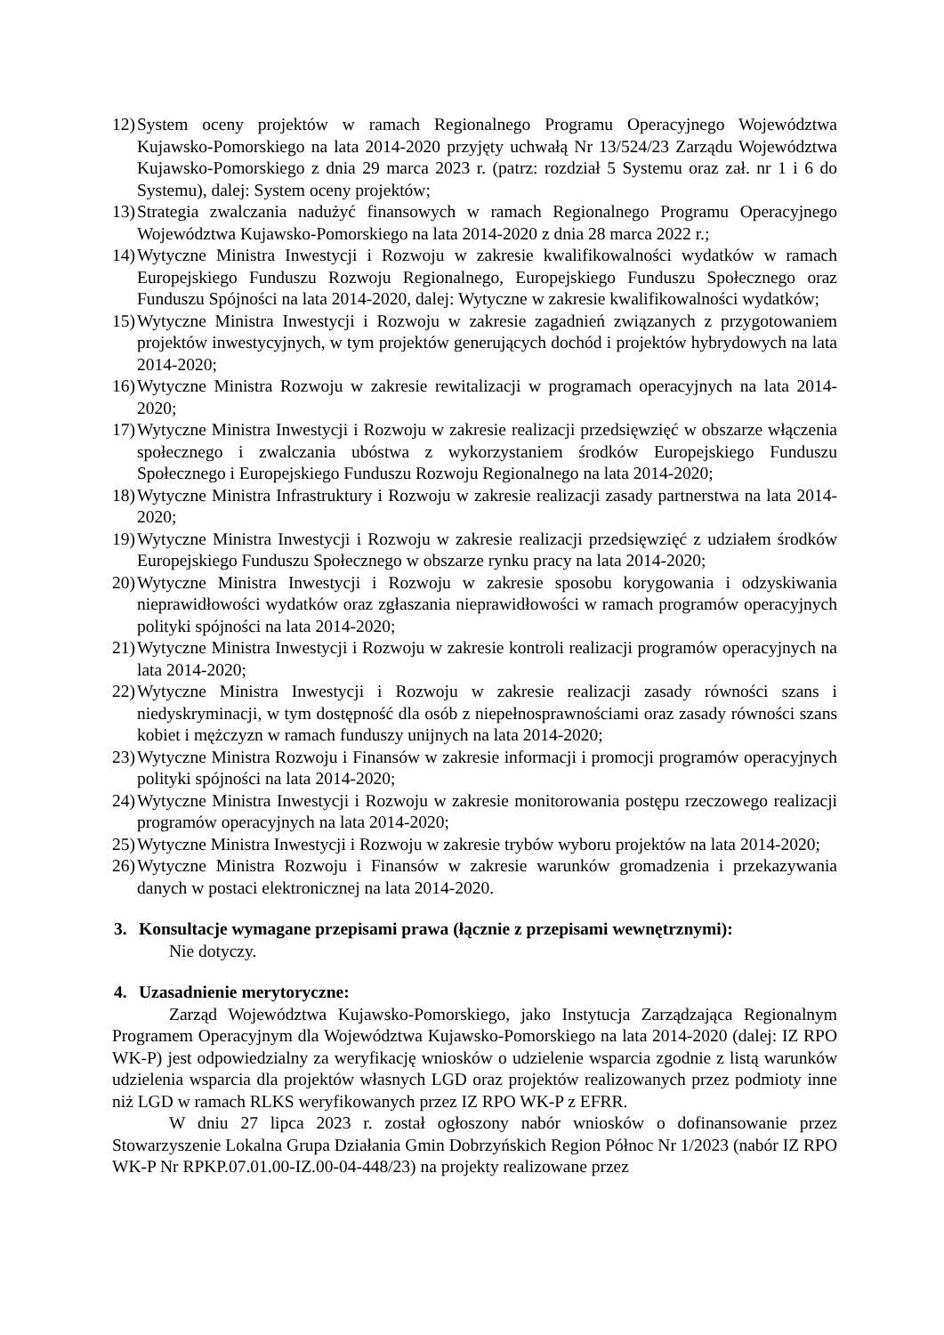12) System oceny projektów w ramach Regionalnego Programu Operacyjnego Województwa Kujawsko-Pomorskiego na lata 2014-2020 przyjęty uchwałą Nr 13/524/23 Zarządu Województwa Kujawsko-Pomorskiego z dnia 29 marca 2023 r. (patrz: rozdział 5 Systemu oraz zał. nr 1 i 6 do Systemu), dalej: System oceny projektów;
13) Strategia zwalczania nadużyć finansowych w ramach Regionalnego Programu Operacyjnego Województwa Kujawsko-Pomorskiego na lata 2014-2020 z dnia 28 marca 2022 r.;
14) Wytyczne Ministra Inwestycji i Rozwoju w zakresie kwalifikowalności wydatków w ramach Europejskiego Funduszu Rozwoju Regionalnego, Europejskiego Funduszu Społecznego oraz Funduszu Spójności na lata 2014-2020, dalej: Wytyczne w zakresie kwalifikowalności wydatków;
15) Wytyczne Ministra Inwestycji i Rozwoju w zakresie zagadnień związanych z przygotowaniem projektów inwestycyjnych, w tym projektów generujących dochód i projektów hybrydowych na lata 2014-2020;
16) Wytyczne Ministra Rozwoju w zakresie rewitalizacji w programach operacyjnych na lata 2014-2020;
17) Wytyczne Ministra Inwestycji i Rozwoju w zakresie realizacji przedsięwzięć w obszarze włączenia społecznego i zwalczania ubóstwa z wykorzystaniem środków Europejskiego Funduszu Społecznego i Europejskiego Funduszu Rozwoju Regionalnego na lata 2014-2020;
18) Wytyczne Ministra Infrastruktury i Rozwoju w zakresie realizacji zasady partnerstwa na lata 2014-2020;
19) Wytyczne Ministra Inwestycji i Rozwoju w zakresie realizacji przedsięwzięć z udziałem środków Europejskiego Funduszu Społecznego w obszarze rynku pracy na lata 2014-2020;
20) Wytyczne Ministra Inwestycji i Rozwoju w zakresie sposobu korygowania i odzyskiwania nieprawidłowości wydatków oraz zgłaszania nieprawidłowości w ramach programów operacyjnych polityki spójności na lata 2014-2020;
21) Wytyczne Ministra Inwestycji i Rozwoju w zakresie kontroli realizacji programów operacyjnych na lata 2014-2020;
22) Wytyczne Ministra Inwestycji i Rozwoju w zakresie realizacji zasady równości szans i niedyskryminacji, w tym dostępność dla osób z niepełnosprawnościami oraz zasady równości szans kobiet i mężczyzn w ramach funduszy unijnych na lata 2014-2020;
23) Wytyczne Ministra Rozwoju i Finansów w zakresie informacji i promocji programów operacyjnych polityki spójności na lata 2014-2020;
24) Wytyczne Ministra Inwestycji i Rozwoju w zakresie monitorowania postępu rzeczowego realizacji programów operacyjnych na lata 2014-2020;
25) Wytyczne Ministra Inwestycji i Rozwoju w zakresie trybów wyboru projektów na lata 2014-2020;
26) Wytyczne Ministra Rozwoju i Finansów w zakresie warunków gromadzenia i przekazywania danych w postaci elektronicznej na lata 2014-2020.
3. Konsultacje wymagane przepisami prawa (łącznie z przepisami wewnętrznymi):
Nie dotyczy.
4. Uzasadnienie merytoryczne:
Zarząd Województwa Kujawsko-Pomorskiego, jako Instytucja Zarządzająca Regionalnym Programem Operacyjnym dla Województwa Kujawsko-Pomorskiego na lata 2014-2020 (dalej: IZ RPO WK-P) jest odpowiedzialny za weryfikację wniosków o udzielenie wsparcia zgodnie z listą warunków udzielenia wsparcia dla projektów własnych LGD oraz projektów realizowanych przez podmioty inne niż LGD w ramach RLKS weryfikowanych przez IZ RPO WK-P z EFRR.
W dniu 27 lipca 2023 r. został ogłoszony nabór wniosków o dofinansowanie przez Stowarzyszenie Lokalna Grupa Działania Gmin Dobrzyńskich Region Północ Nr 1/2023 (nabór IZ RPO WK-P Nr RPKP.07.01.00-IZ.00-04-448/23) na projekty realizowane przez